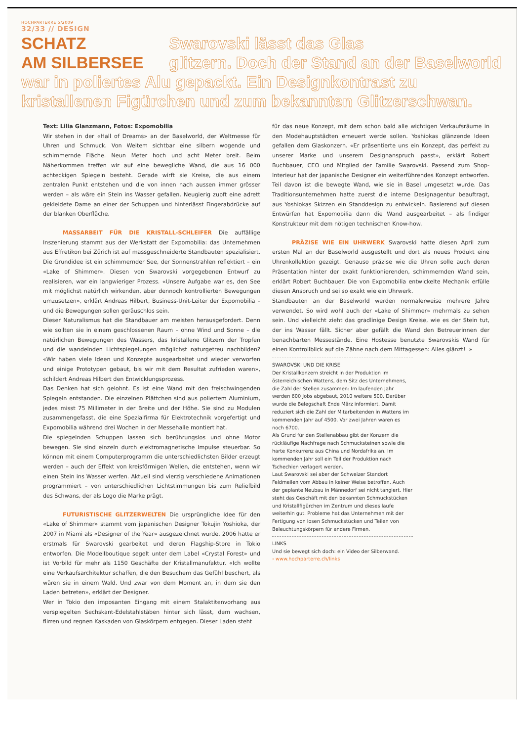HOCHPARTERRE 5/2009
32/33 // DESIGN
SCHATZ Swarovski lässt das Glas
AM SILBERSEE glitzern. Doch der Stand an der Baselworld war in poliertes Alu gepackt. Ein Designkontrast zu kristallenen Figürchen und zum bekannten Glitzerschwan.
Text: Lilia Glanzmann, Fotos: Expomobilia
Wir stehen in der «Hall of Dreams» an der Baselworld, der Weltmesse für Uhren und Schmuck. Von Weitem sichtbar eine silbern wogende und schimmernde Fläche. Neun Meter hoch und acht Meter breit. Beim Näherkommen treffen wir auf eine bewegliche Wand, die aus 16 000 achteckigen Spiegeln besteht. Gerade wirft sie Kreise, die aus einem zentralen Punkt entstehen und die von innen nach aussen immer grösser werden – als wäre ein Stein ins Wasser gefallen. Neugierig zupft eine adrett gekleidete Dame an einer der Schuppen und hinterlässt Fingerabdrücke auf der blanken Oberfläche.
MASSARBEIT FÜR DIE KRISTALL-SCHLEIFER Die auffällige Inszenierung stammt aus der Werkstatt der Expomobilia: das Unternehmen aus Effretikon bei Zürich ist auf massgeschneiderte Standbauten spezialisiert. Die Grundidee ist ein schimmernder See, der Sonnenstrahlen reflektiert – ein «Lake of Shimmer». Diesen von Swarovski vorgegebenen Entwurf zu realisieren, war ein langwieriger Prozess. «Unsere Aufgabe war es, den See mit möglichst natürlich wirkenden, aber dennoch kontrollierten Bewegungen umzusetzen», erklärt Andreas Hilbert, Business-Unit-Leiter der Expomobilia – und die Bewegungen sollen geräuschlos sein.
Dieser Naturalismus hat die Standbauer am meisten herausgefordert. Denn wie sollten sie in einem geschlossenen Raum – ohne Wind und Sonne – die natürlichen Bewegungen des Wassers, das kristallene Glitzern der Tropfen und die wandelnden Lichtspiegelungen möglichst naturgetreu nachbilden? «Wir haben viele Ideen und Konzepte ausgearbeitet und wieder verworfen und einige Prototypen gebaut, bis wir mit dem Resultat zufrieden waren», schildert Andreas Hilbert den Entwicklungsprozess.
Das Denken hat sich gelohnt. Es ist eine Wand mit den freischwingenden Spiegeln entstanden. Die einzelnen Plättchen sind aus poliertem Aluminium, jedes misst 75 Millimeter in der Breite und der Höhe. Sie sind zu Modulen zusammengefasst, die eine Spezialfirma für Elektrotechnik vorgefertigt und Expomobilia während drei Wochen in der Messehalle montiert hat.
Die spiegelnden Schuppen lassen sich berührungslos und ohne Motor bewegen. Sie sind einzeln durch elektromagnetische Impulse steuerbar. So können mit einem Computerprogramm die unterschiedlichsten Bilder erzeugt werden – auch der Effekt von kreisförmigen Wellen, die entstehen, wenn wir einen Stein ins Wasser werfen. Aktuell sind vierzig verschiedene Animationen programmiert – von unterschiedlichen Lichtstimmungen bis zum Reliefbild des Schwans, der als Logo die Marke prägt.
FUTURISTISCHE GLITZERWELTEN Die ursprüngliche Idee für den «Lake of Shimmer» stammt vom japanischen Designer Tokujin Yoshioka, der 2007 in Miami als «Designer of the Year» ausgezeichnet wurde. 2006 hatte er erstmals für Swarovski gearbeitet und deren Flagship-Store in Tokio entworfen. Die Modellboutique segelt unter dem Label «Crystal Forest» und ist Vorbild für mehr als 1150 Geschäfte der Kristallmanufaktur. «Ich wollte eine Verkaufsarchitektur schaffen, die den Besuchern das Gefühl beschert, als wären sie in einem Wald. Und zwar von dem Moment an, in dem sie den Laden betreten», erklärt der Designer.
Wer in Tokio den imposanten Eingang mit einem Stalaktitenvorhang aus verspiegelten Sechskant-Edelstahlstäben hinter sich lässt, dem wachsen, flirren und regnen Kaskaden von Glaskörpern entgegen. Dieser Laden steht
für das neue Konzept, mit dem schon bald alle wichtigen Verkaufsräume in den Modehauptstädten erneuert werde sollen. Yoshiokas glänzende Ideen gefallen dem Glaskonzern. «Er präsentierte uns ein Konzept, das perfekt zu unserer Marke und unserem Designanspruch passt», erklärt Robert Buchbauer, CEO und Mitglied der Familie Swarovski. Passend zum Shop-Interieur hat der japanische Designer ein weiterführendes Konzept entworfen. Teil davon ist die bewegte Wand, wie sie in Basel umgesetzt wurde. Das Traditionsunternehmen hatte zuerst die interne Designagentur beauftragt, aus Yoshiokas Skizzen ein Standdesign zu entwickeln. Basierend auf diesen Entwürfen hat Expomobilia dann die Wand ausgearbeitet – als findiger Konstrukteur mit dem nötigen technischen Know-how.
PRÄZISE WIE EIN UHRWERK Swarovski hatte diesen April zum ersten Mal an der Baselworld ausgestellt und dort als neues Produkt eine Uhrenkollektion gezeigt. Genauso präzise wie die Uhren solle auch deren Präsentation hinter der exakt funktionierenden, schimmernden Wand sein, erklärt Robert Buchbauer. Die von Expomobilia entwickelte Mechanik erfülle diesen Anspruch und sei so exakt wie ein Uhrwerk.
Standbauten an der Baselworld werden normalerweise mehrere Jahre verwendet. So wird wohl auch der «Lake of Shimmer» mehrmals zu sehen sein. Und vielleicht zieht das gradlinige Design Kreise, wie es der Stein tut, der ins Wasser fällt. Sicher aber gefällt die Wand den Betreuerinnen der benachbarten Messestände. Eine Hostesse benutzte Swarovskis Wand für einen Kontrollblick auf die Zähne nach dem Mittagessen: Alles glänzt! »
SWAROVSKI UND DIE KRISE
Der Kristallkonzern streicht in der Produktion im österreichischen Wattens, dem Sitz des Unternehmens, die Zahl der Stellen zusammen: Im laufenden Jahr werden 600 Jobs abgebaut, 2010 weitere 500. Darüber wurde die Belegschaft Ende März informiert. Damit reduziert sich die Zahl der Mitarbeitenden in Wattens im kommenden Jahr auf 4500. Vor zwei Jahren waren es noch 6700.
Als Grund für den Stellenabbau gibt der Konzern die rückläufige Nachfrage nach Schmucksteinen sowie die harte Konkurrenz aus China und Nordafrika an. Im kommenden Jahr soll ein Teil der Produktion nach Tschechien verlagert werden.
Laut Swarovski sei aber der Schweizer Standort Feldmeilen vom Abbau in keiner Weise betroffen. Auch der geplante Neubau in Männedorf sei nicht tangiert. Hier steht das Geschäft mit den bekannten Schmuckstücken und Kristallfigürchen im Zentrum und dieses laufe weiterhin gut. Probleme hat das Unternehmen mit der Fertigung von losen Schmuckstücken und Teilen von Beleuchtungskörpern für andere Firmen.
LINKS
Und sie bewegt sich doch: ein Video der Silberwand.
› www.hochparterre.ch/links